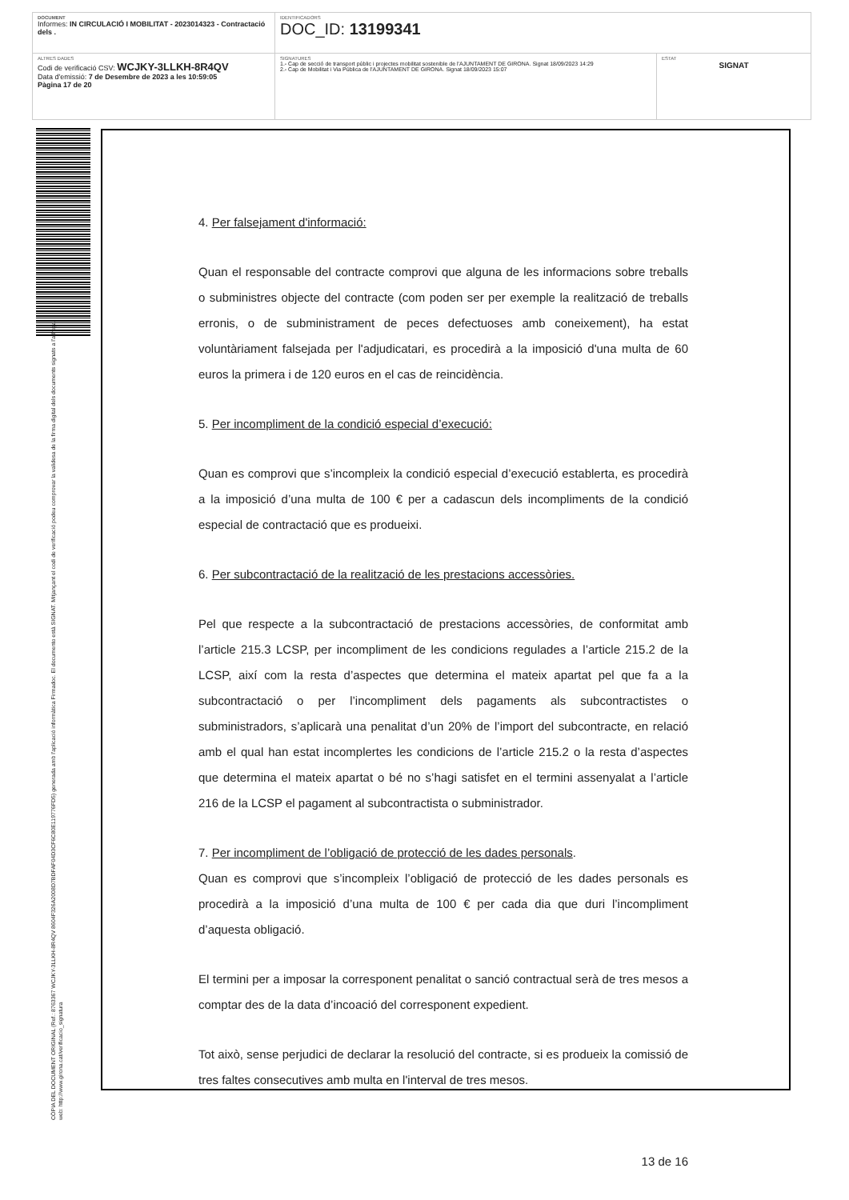| DOCUMENT Informes: IN CIRCULACIÓ I MOBILITAT - 2023014323 - Contractació dels . | IDENTIFICADORS DOC_ID: 13199341 | |
| ALTRES DADES Codi de verificació CSV: WCJKY-3LLKH-8R4QV Data d'emissió: 7 de Desembre de 2023 a les 10:59:05 Pàgina 17 de 20 | SIGNATURES 1.- Cap de secció de transport públic i projectes mobilitat sostenible de l'AJUNTAMENT DE GIRONA. Signat 18/09/2023 14:29 2.- Cap de Mobilitat i Via Pública de l'AJUNTAMENT DE GIRONA. Signat 18/09/2023 15:07 | ESTAT SIGNAT |
CÒPIA DEL DOCUMENT ORIGINAL (Ref.: 8763367 WCJKY-3LLKH-8R4QV 8604F326A2008D7BDFAF04D3CF6C80E119776FD5) generada amb l'aplicació informàtica Firmadoc. El documento està SIGNAT. Mitjançant el codi de verificació podeu comprovar la validesa de la firma digital dels documents signats a l'adreça web: http://www.girona.cat/verificacio_signatura
4. Per falsejament d'informació:
Quan el responsable del contracte comprovi que alguna de les informacions sobre treballs o subministres objecte del contracte (com poden ser per exemple la realització de treballs erronis, o de subministrament de peces defectuoses amb coneixement), ha estat voluntàriament falsejada per l'adjudicatari, es procedirà a la imposició d'una multa de 60 euros la primera i de 120 euros en el cas de reincidència.
5. Per incompliment de la condició especial d’execució:
Quan es comprovi que s’incompleix la condició especial d’execució establerta, es procedirà a la imposició d’una multa de 100 € per a cadascun dels incompliments de la condició especial de contractació que es produeixi.
6. Per subcontractació de la realització de les prestacions accessòries.
Pel que respecte a la subcontractació de prestacions accessòries, de conformitat amb l’article 215.3 LCSP, per incompliment de les condicions regulades a l’article 215.2 de la LCSP, així com la resta d’aspectes que determina el mateix apartat pel que fa a la subcontractació o per l’incompliment dels pagaments als subcontractistes o subministradors, s’aplicarà una penalitat d’un 20% de l’import del subcontracte, en relació amb el qual han estat incomplertes les condicions de l’article 215.2 o la resta d’aspectes que determina el mateix apartat o bé no s’hagi satisfet en el termini assenyalat a l’article 216 de la LCSP el pagament al subcontractista o subministrador.
7. Per incompliment de l’obligació de protecció de les dades personals.
Quan es comprovi que s’incompleix l’obligació de protecció de les dades personals es procedirà a la imposició d’una multa de 100 € per cada dia que duri l’incompliment d’aquesta obligació.
El termini per a imposar la corresponent penalitat o sanció contractual serà de tres mesos a comptar des de la data d’incoació del corresponent expedient.
Tot això, sense perjudici de declarar la resolució del contracte, si es produeix la comissió de tres faltes consecutives amb multa en l'interval de tres mesos.
13 de 16